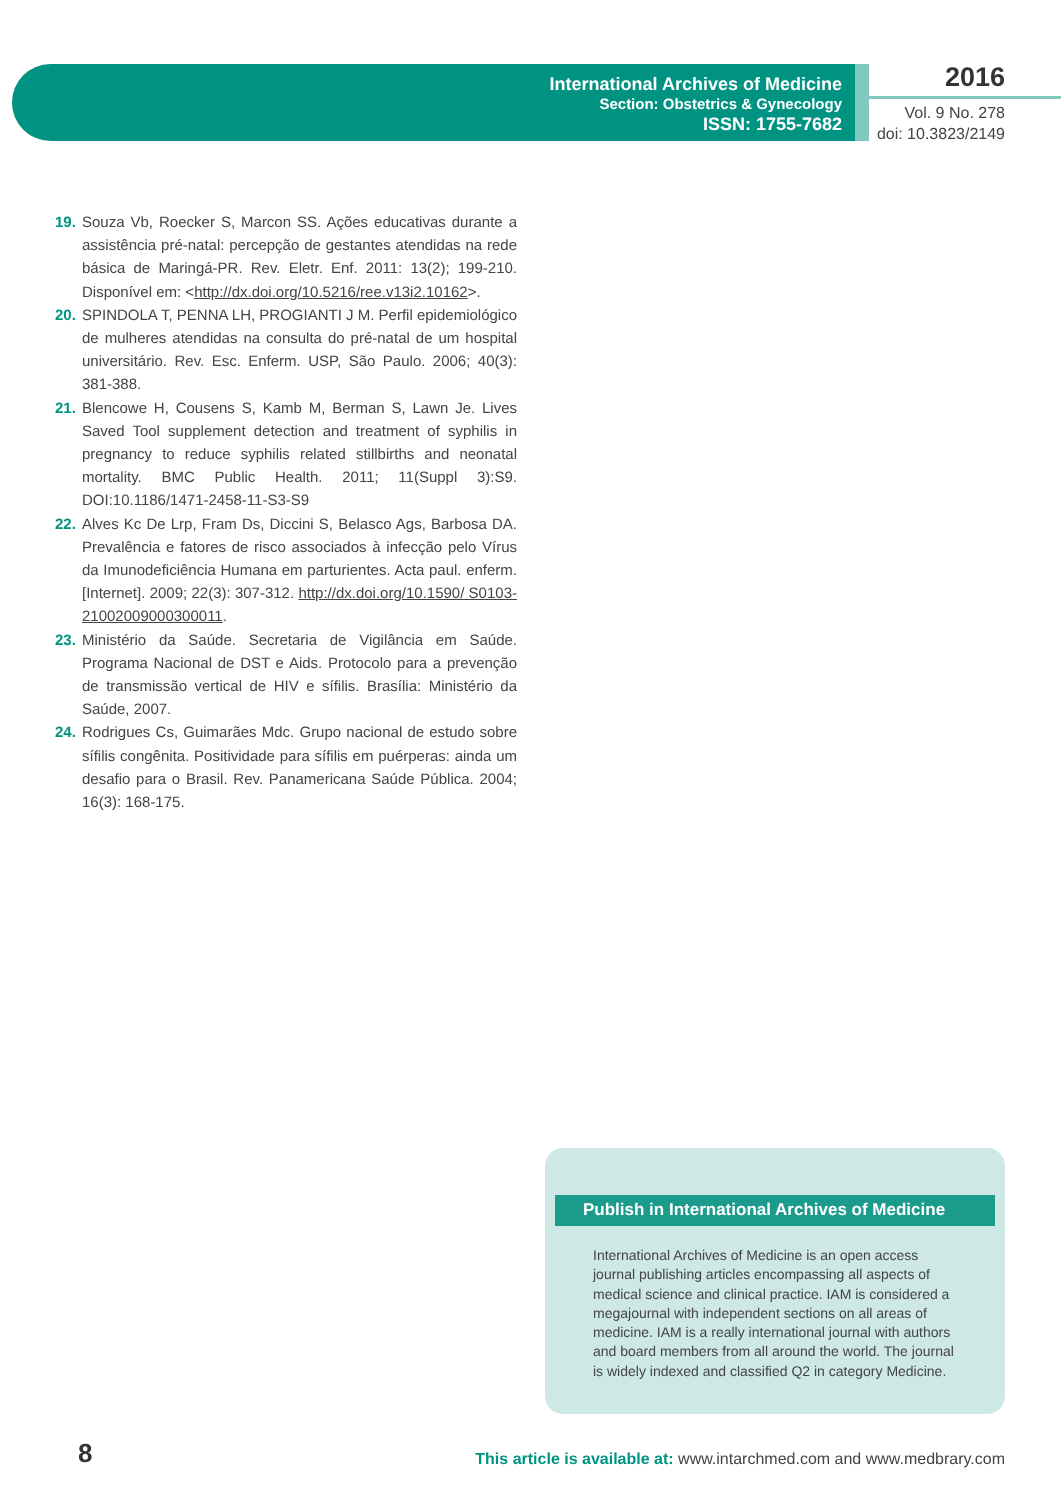International Archives of Medicine
Section: Obstetrics & Gynecology
ISSN: 1755-7682
2016
Vol. 9 No. 278
doi: 10.3823/2149
19. Souza Vb, Roecker S, Marcon SS. Ações educativas durante a assistência pré-natal: percepção de gestantes atendidas na rede básica de Maringá-PR. Rev. Eletr. Enf. 2011: 13(2); 199-210. Disponível em: <http://dx.doi.org/10.5216/ree.v13i2.10162>.
20. SPINDOLA T, PENNA LH, PROGIANTI J M. Perfil epidemiológico de mulheres atendidas na consulta do pré-natal de um hospital universitário. Rev. Esc. Enferm. USP, São Paulo. 2006; 40(3): 381-388.
21. Blencowe H, Cousens S, Kamb M, Berman S, Lawn Je. Lives Saved Tool supplement detection and treatment of syphilis in pregnancy to reduce syphilis related stillbirths and neonatal mortality. BMC Public Health. 2011; 11(Suppl 3):S9. DOI:10.1186/1471-2458-11-S3-S9
22. Alves Kc De Lrp, Fram Ds, Diccini S, Belasco Ags, Barbosa DA. Prevalência e fatores de risco associados à infecção pelo Vírus da Imunodeficiência Humana em parturientes. Acta paul. enferm. [Internet]. 2009; 22(3): 307-312. http://dx.doi.org/10.1590/ S0103-21002009000300011.
23. Ministério da Saúde. Secretaria de Vigilância em Saúde. Programa Nacional de DST e Aids. Protocolo para a prevenção de transmissão vertical de HIV e sífilis. Brasília: Ministério da Saúde, 2007.
24. Rodrigues Cs, Guimarães Mdc. Grupo nacional de estudo sobre sífilis congênita. Positividade para sífilis em puérperas: ainda um desafio para o Brasil. Rev. Panamericana Saúde Pública. 2004; 16(3): 168-175.
Publish in International Archives of Medicine
International Archives of Medicine is an open access journal publishing articles encompassing all aspects of medical science and clinical practice. IAM is considered a megajournal with independent sections on all areas of medicine. IAM is a really international journal with authors and board members from all around the world. The journal is widely indexed and classified Q2 in category Medicine.
8
This article is available at: www.intarchmed.com and www.medbrary.com